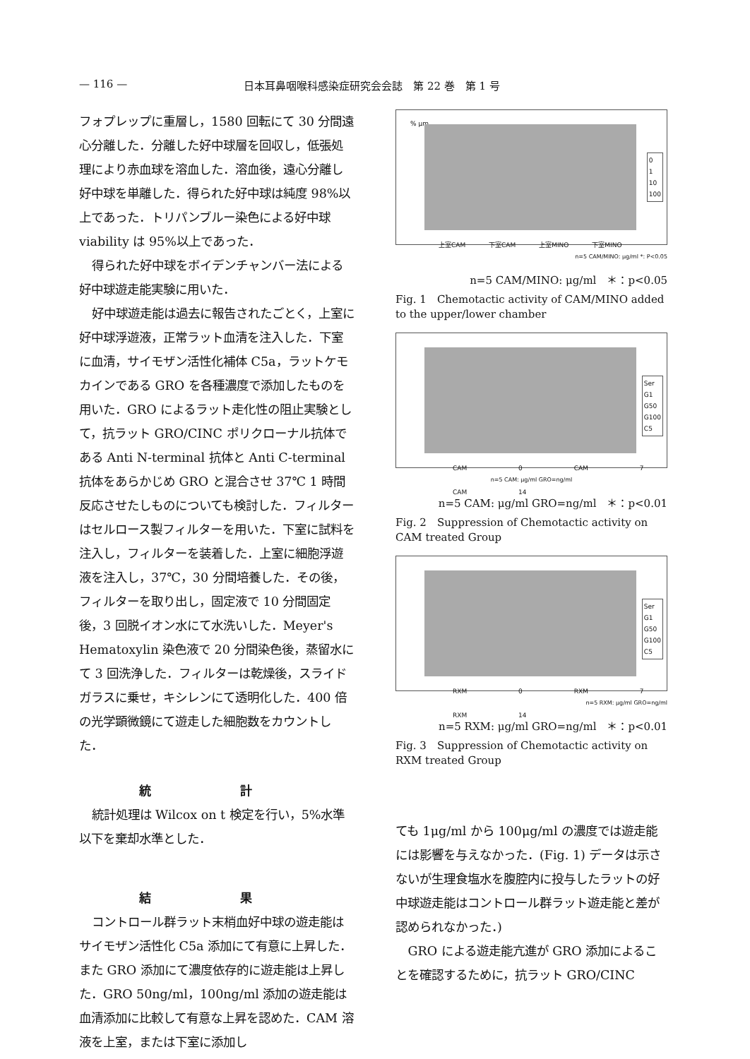— 116 — 日本耳鼻咽喉科感染症研究会会誌　第 22 巻　第 1 号
フォプレップに重層し，1580 回転にて 30 分間遠心分離した．分離した好中球層を回収し，低張処理により赤血球を溶血した．溶血後，遠心分離し好中球を単離した．得られた好中球は純度 98%以上であった．トリパンブルー染色による好中球 viability は 95%以上であった．
得られた好中球をボイデンチャンバー法による好中球遊走能実験に用いた．
好中球遊走能は過去に報告されたごとく，上室に好中球浮遊液，正常ラット血清を注入した．下室に血清，サイモザン活性化補体 C5a，ラットケモカインである GRO を各種濃度で添加したものを用いた．GRO によるラット走化性の阻止実験として，抗ラット GRO/CINC ポリクローナル抗体である Anti N-terminal 抗体と Anti C-terminal 抗体をあらかじめ GRO と混合させ 37℃ 1 時間反応させたしものについても検討した．フィルターはセルロース製フィルターを用いた．下室に試料を注入し，フィルターを装着した．上室に細胞浮遊液を注入し，37℃，30 分間培養した．その後，フィルターを取り出し，固定液で 10 分間固定後，3 回脱イオン水にて水洗いした．Meyer's Hematoxylin 染色液で 20 分間染色後，蒸留水にて 3 回洗浄した．フィルターは乾燥後，スライドガラスに乗せ，キシレンにて透明化した．400 倍の光学顕微鏡にて遊走した細胞数をカウントした．
統 計
統計処理は Wilcox on t 検定を行い，5%水準以下を棄却水準とした．
結 果
コントロール群ラット末梢血好中球の遊走能はサイモザン活性化 C5a 添加にて有意に上昇した．また GRO 添加にて濃度依存的に遊走能は上昇した．GRO 50ng/ml，100ng/ml 添加の遊走能は血清添加に比較して有意な上昇を認めた．CAM 溶液を上室，または下室に添加し
% μm
0
1
10
100
上室CAM 下室CAM 上室MINO 下室MINO
n=5 CAM/MINO: μg/ml *: P<0.05
n=5 CAM/MINO: μg/ml　＊：p<0.05
Fig. 1　Chemotactic activity of CAM/MINO added to the upper/lower chamber
Ser
G1
G50
G100
C5
CAM 0 CAM 7 CAM 14
n=5 CAM: μg/ml GRO=ng/ml
n=5 CAM: μg/ml GRO=ng/ml　＊：p<0.01
Fig. 2　Suppression of Chemotactic activity on CAM treated Group
Ser
G1
G50
G100
C5
RXM 0 RXM 7 RXM 14
n=5 RXM: μg/ml GRO=ng/ml
n=5 RXM: μg/ml GRO=ng/ml　＊：p<0.01
Fig. 3　Suppression of Chemotactic activity on RXM treated Group
ても 1μg/ml から 100μg/ml の濃度では遊走能には影響を与えなかった．(Fig. 1) データは示さないが生理食塩水を腹腔内に投与したラットの好中球遊走能はコントロール群ラット遊走能と差が認められなかった．)
GRO による遊走能亢進が GRO 添加によることを確認するために，抗ラット GRO/CINC